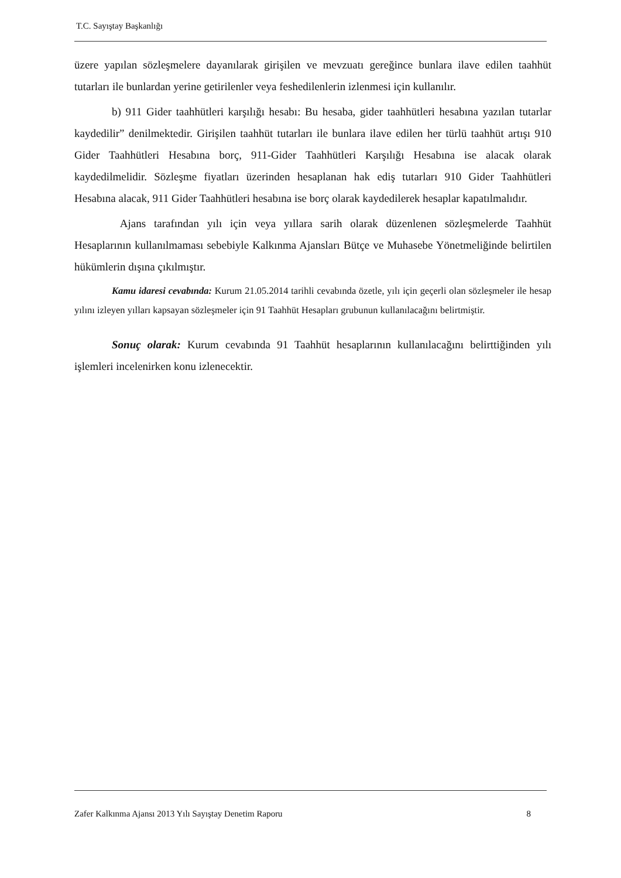T.C. Sayıştay Başkanlığı
üzere yapılan sözleşmelere dayanılarak girişilen ve mevzuatı gereğince bunlara ilave edilen taahhüt tutarları ile bunlardan yerine getirilenler veya feshedilenlerin izlenmesi için kullanılır.
b) 911 Gider taahhütleri karşılığı hesabı: Bu hesaba, gider taahhütleri hesabına yazılan tutarlar kaydedilir” denilmektedir. Girişilen taahhüt tutarları ile bunlara ilave edilen her türlü taahhüt artışı 910 Gider Taahhütleri Hesabına borç, 911-Gider Taahhütleri Karşılığı Hesabına ise alacak olarak kaydedilmelidir. Sözleşme fiyatları üzerinden hesaplanan hak ediş tutarları 910 Gider Taahhütleri Hesabına alacak, 911 Gider Taahhütleri hesabına ise borç olarak kaydedilerek hesaplar kapatılmalıdır.
Ajans tarafından yılı için veya yıllara sarih olarak düzenlenen sözleşmelerde Taahhüt Hesaplarının kullanılmaması sebebiyle Kalkınma Ajansları Bütçe ve Muhasebe Yönetmeliğinde belirtilen hükümlerin dışına çıkılmıştır.
Kamu idaresi cevabında: Kurum 21.05.2014 tarihli cevabında özetle, yılı için geçerli olan sözleşmeler ile hesap yılını izleyen yılları kapsayan sözleşmeler için 91 Taahhüt Hesapları grubunun kullanılacağını belirtmiştir.
Sonuç olarak: Kurum cevabında 91 Taahhüt hesaplarının kullanılacağını belirttiğinden yılı işlemleri incelenirken konu izlenecektir.
Zafer Kalkınma Ajansı 2013 Yılı Sayıştay Denetim Raporu 8